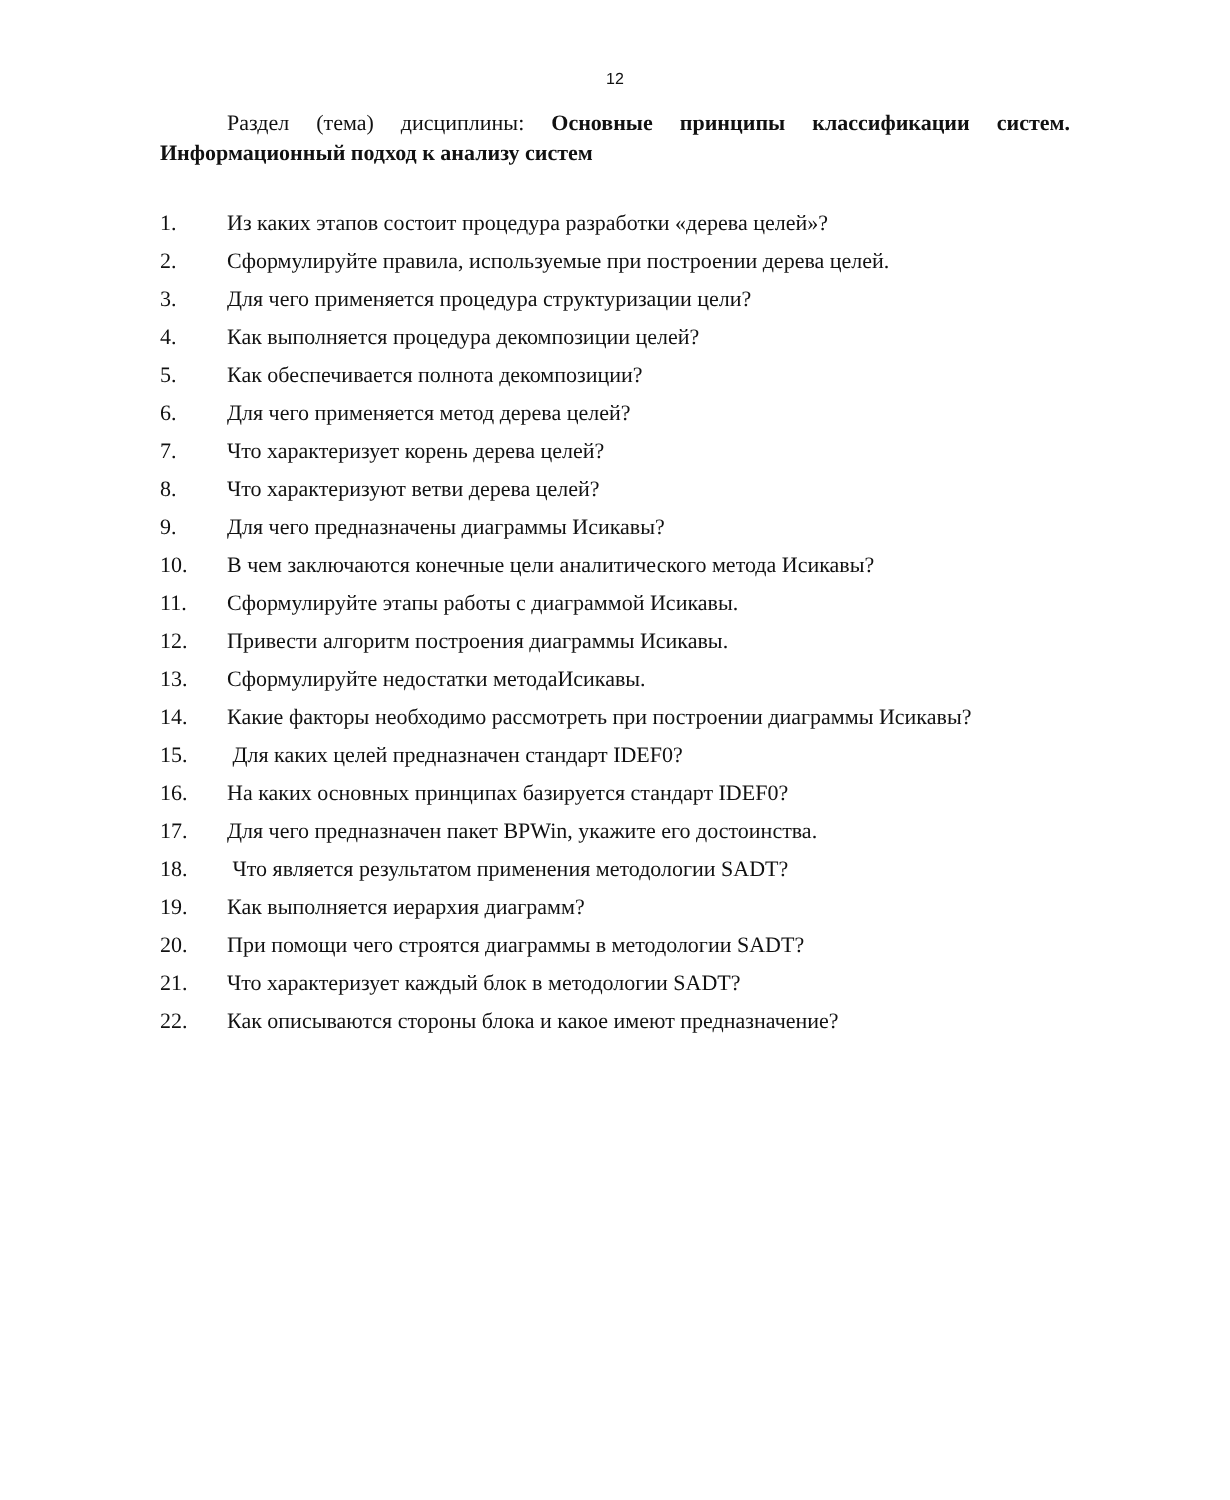12
Раздел (тема) дисциплины: Основные принципы классификации систем. Информационный подход к анализу систем
1. Из каких этапов состоит процедура разработки «дерева целей»?
2. Сформулируйте правила, используемые при построении дерева целей.
3. Для чего применяется процедура структуризации цели?
4. Как выполняется процедура декомпозиции целей?
5. Как обеспечивается полнота декомпозиции?
6. Для чего применяется метод дерева целей?
7. Что характеризует корень дерева целей?
8. Что характеризуют ветви дерева целей?
9. Для чего предназначены диаграммы Исикавы?
10. В чем заключаются конечные цели аналитического метода Исикавы?
11. Сформулируйте этапы работы с диаграммой Исикавы.
12. Привести алгоритм построения диаграммы Исикавы.
13. Сформулируйте недостатки методаИсикавы.
14. Какие факторы необходимо рассмотреть при построении диаграммы Исикавы?
15. Для каких целей предназначен стандарт IDEF0?
16. На каких основных принципах базируется стандарт IDEF0?
17. Для чего предназначен пакет BPWin, укажите его достоинства.
18. Что является результатом применения методологии SADT?
19. Как выполняется иерархия диаграмм?
20. При помощи чего строятся диаграммы в методологии SADT?
21. Что характеризует каждый блок в методологии SADT?
22. Как описываются стороны блока и какое имеют предназначение?